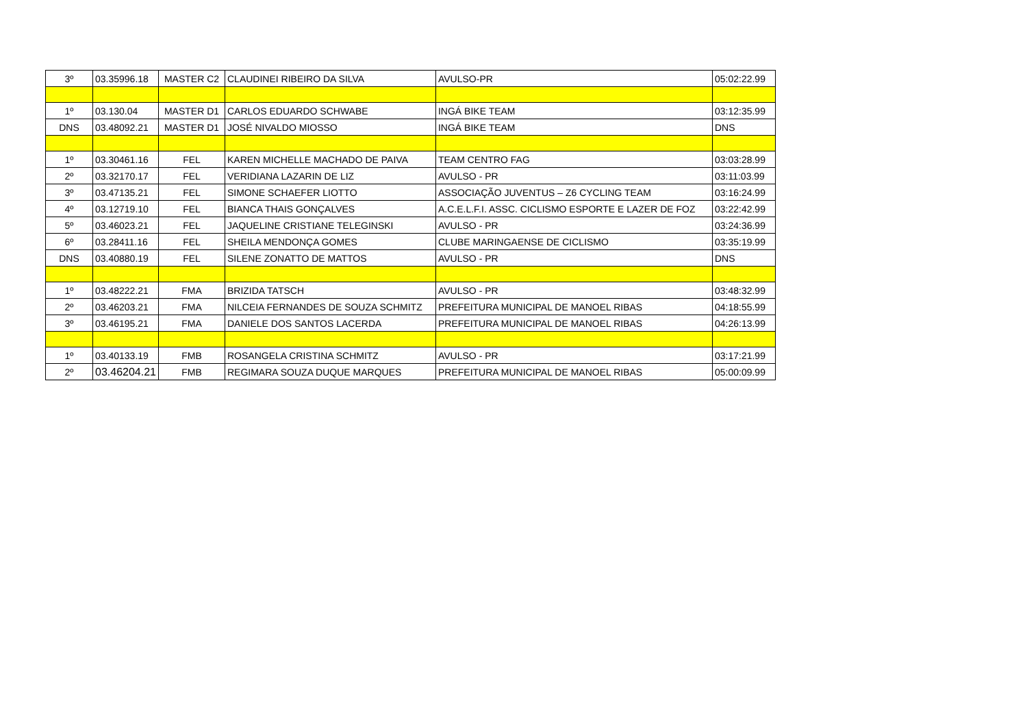| 3º | 03.35996.18 | MASTER C2 | CLAUDINEI RIBEIRO DA SILVA | AVULSO-PR | 05:02:22.99 |
| 1º | 03.130.04 | MASTER D1 | CARLOS EDUARDO SCHWABE | INGÁ BIKE TEAM | 03:12:35.99 |
| DNS | 03.48092.21 | MASTER D1 | JOSÉ NIVALDO MIOSSO | INGÁ BIKE TEAM | DNS |
| 1º | 03.30461.16 | FEL | KAREN MICHELLE MACHADO DE PAIVA | TEAM CENTRO FAG | 03:03:28.99 |
| 2º | 03.32170.17 | FEL | VERIDIANA LAZARIN DE LIZ | AVULSO - PR | 03:11:03.99 |
| 3º | 03.47135.21 | FEL | SIMONE SCHAEFER LIOTTO | ASSOCIAÇÃO JUVENTUS – Z6 CYCLING TEAM | 03:16:24.99 |
| 4º | 03.12719.10 | FEL | BIANCA THAIS GONÇALVES | A.C.E.L.F.I. ASSC. CICLISMO ESPORTE E LAZER DE FOZ | 03:22:42.99 |
| 5º | 03.46023.21 | FEL | JAQUELINE CRISTIANE TELEGINSKI | AVULSO - PR | 03:24:36.99 |
| 6º | 03.28411.16 | FEL | SHEILA MENDONÇA GOMES | CLUBE MARINGAENSE DE CICLISMO | 03:35:19.99 |
| DNS | 03.40880.19 | FEL | SILENE ZONATTO DE MATTOS | AVULSO - PR | DNS |
| 1º | 03.48222.21 | FMA | BRIZIDA TATSCH | AVULSO - PR | 03:48:32.99 |
| 2º | 03.46203.21 | FMA | NILCEIA FERNANDES DE SOUZA SCHMITZ | PREFEITURA MUNICIPAL DE MANOEL RIBAS | 04:18:55.99 |
| 3º | 03.46195.21 | FMA | DANIELE DOS SANTOS LACERDA | PREFEITURA MUNICIPAL DE MANOEL RIBAS | 04:26:13.99 |
| 1º | 03.40133.19 | FMB | ROSANGELA CRISTINA SCHMITZ | AVULSO - PR | 03:17:21.99 |
| 2º | 03.46204.21 | FMB | REGIMARA SOUZA DUQUE MARQUES | PREFEITURA MUNICIPAL DE MANOEL RIBAS | 05:00:09.99 |